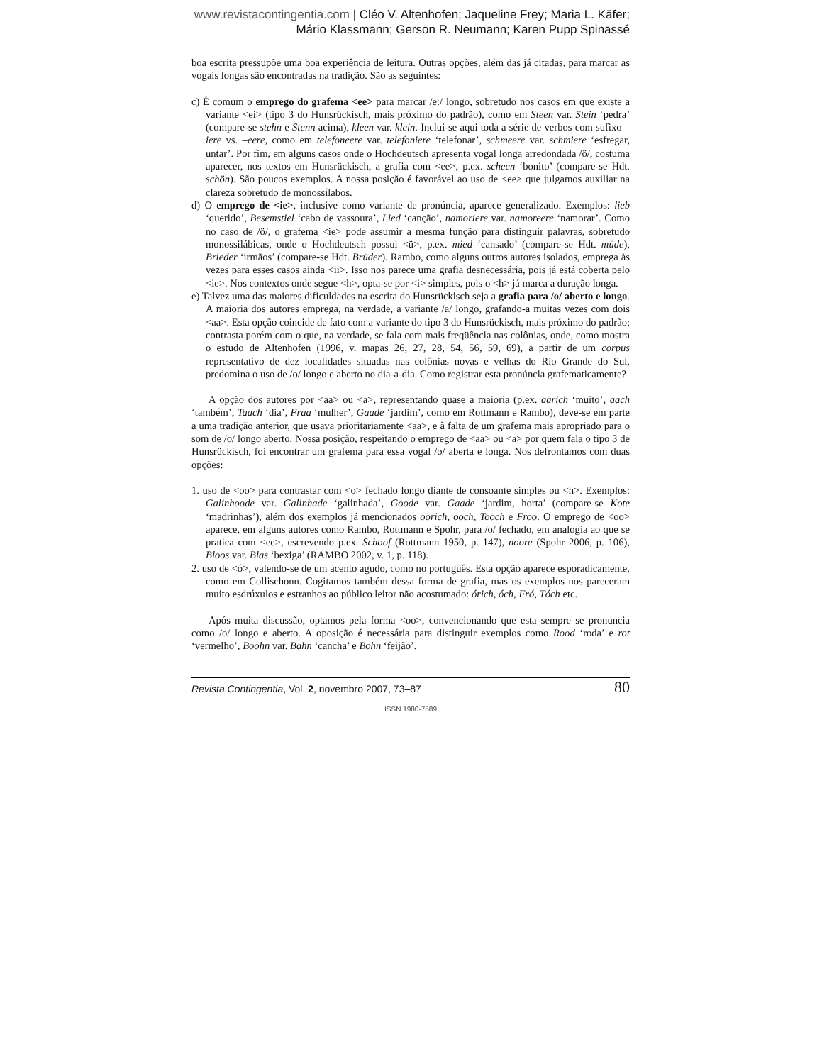www.revistacontingentia.com | Cléo V. Altenhofen; Jaqueline Frey; Maria L. Käfer; Mário Klassmann; Gerson R. Neumann; Karen Pupp Spinassé
boa escrita pressupõe uma boa experiência de leitura. Outras opções, além das já citadas, para marcar as vogais longas são encontradas na tradição. São as seguintes:
c) É comum o emprego do grafema <ee> para marcar /e:/ longo, sobretudo nos casos em que existe a variante <ei> (tipo 3 do Hunsrückisch, mais próximo do padrão), como em Steen var. Stein ‘pedra’ (compare-se stehn e Stenn acima), kleen var. klein. Inclui-se aqui toda a série de verbos com sufixo –iere vs. –eere, como em telefoneere var. telefoniere ‘telefonar’, schmeere var. schmiere ‘esfregar, untar’. Por fim, em alguns casos onde o Hochdeutsch apresenta vogal longa arredondada /ö/, costuma aparecer, nos textos em Hunsrückisch, a grafia com <ee>, p.ex. scheen ‘bonito’ (compare-se Hdt. schön). São poucos exemplos. A nossa posição é favorável ao uso de <ee> que julgamos auxiliar na clareza sobretudo de monossílabos.
d) O emprego de <ie>, inclusive como variante de pronúncia, aparece generalizado. Exemplos: lieb ‘querido’, Besemstiel ‘cabo de vassoura’, Lied ‘canção’, namoriere var. namoreere ‘namorar’. Como no caso de /ö/, o grafema <ie> pode assumir a mesma função para distinguir palavras, sobretudo monossilábicas, onde o Hochdeutsch possui <ü>, p.ex. mied ‘cansado’ (compare-se Hdt. müde), Brieder ‘irmãos’ (compare-se Hdt. Brüder). Rambo, como alguns outros autores isolados, emprega às vezes para esses casos ainda <ii>. Isso nos parece uma grafia desnecessária, pois já está coberta pelo <ie>. Nos contextos onde segue <h>, opta-se por <i> simples, pois o <h> já marca a duração longa.
e) Talvez uma das maiores dificuldades na escrita do Hunsrückisch seja a grafia para /o/ aberto e longo. A maioria dos autores emprega, na verdade, a variante /a/ longo, grafando-a muitas vezes com dois <aa>. Esta opção coincide de fato com a variante do tipo 3 do Hunsrückisch, mais próximo do padrão; contrasta porém com o que, na verdade, se fala com mais freqüência nas colônias, onde, como mostra o estudo de Altenhofen (1996, v. mapas 26, 27, 28, 54, 56, 59, 69), a partir de um corpus representativo de dez localidades situadas nas colônias novas e velhas do Rio Grande do Sul, predomina o uso de /o/ longo e aberto no dia-a-dia. Como registrar esta pronúncia grafematicamente?
A opção dos autores por <aa> ou <a>, representando quase a maioria (p.ex. aarich ‘muito’, aach ‘também’, Taach ‘dia’, Fraa ‘mulher’, Gaade ‘jardim’, como em Rottmann e Rambo), deve-se em parte a uma tradição anterior, que usava prioritariamente <aa>, e à falta de um grafema mais apropriado para o som de /o/ longo aberto. Nossa posição, respeitando o emprego de <aa> ou <a> por quem fala o tipo 3 de Hunsrückisch, foi encontrar um grafema para essa vogal /o/ aberta e longa. Nos defrontamos com duas opções:
1. uso de <oo> para contrastar com <o> fechado longo diante de consoante simples ou <h>. Exemplos: Galinhoode var. Galinhade ‘galinhada’, Goode var. Gaade ‘jardim, horta’ (compare-se Kote ‘madrinhas’), além dos exemplos já mencionados oorich, ooch, Tooch e Froo. O emprego de <oo> aparece, em alguns autores como Rambo, Rottmann e Spohr, para /o/ fechado, em analogia ao que se pratica com <ee>, escrevendo p.ex. Schoof (Rottmann 1950, p. 147), noore (Spohr 2006, p. 106), Bloos var. Blas ‘bexiga’ (RAMBO 2002, v. 1, p. 118).
2. uso de <ó>, valendo-se de um acento agudo, como no português. Esta opção aparece esporadicamente, como em Collischonn. Cogitamos também dessa forma de grafia, mas os exemplos nos pareceram muito esdrúxulos e estranhos ao público leitor não acostumado: órich, óch, Fró, Tóch etc.
Após muita discussão, optamos pela forma <oo>, convencionando que esta sempre se pronuncia como /o/ longo e aberto. A oposição é necessária para distinguir exemplos como Rood ‘roda’ e rot ‘vermelho’, Boohn var. Bahn ‘cancha’ e Bohn ‘feijão’.
Revista Contingentia, Vol. 2, novembro 2007, 73–87 80
ISSN 1980-7589